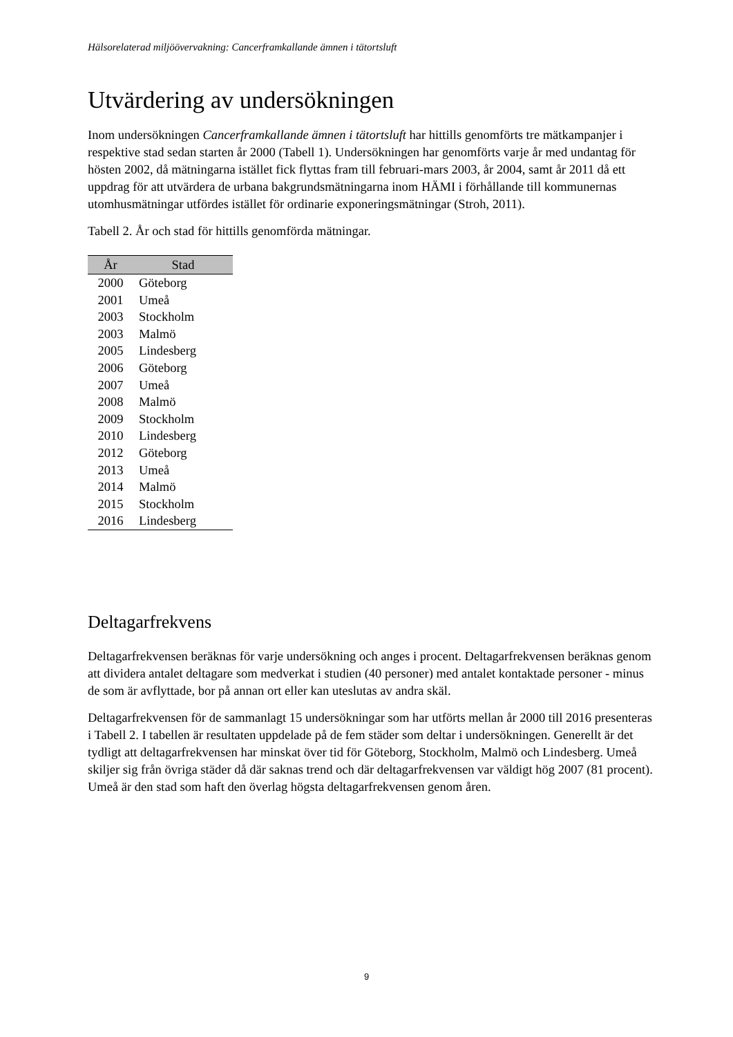Hälsorelaterad miljöövervakning: Cancerframkallande ämnen i tätortsluft
Utvärdering av undersökningen
Inom undersökningen Cancerframkallande ämnen i tätortsluft har hittills genomförts tre mätkampanjer i respektive stad sedan starten år 2000 (Tabell 1). Undersökningen har genomförts varje år med undantag för hösten 2002, då mätningarna istället fick flyttas fram till februari-mars 2003, år 2004, samt år 2011 då ett uppdrag för att utvärdera de urbana bakgrundsmätningarna inom HÄMI i förhållande till kommunernas utomhusmätningar utfördes istället för ordinarie exponeringsmätningar (Stroh, 2011).
Tabell 2. År och stad för hittills genomförda mätningar.
| År | Stad |
| --- | --- |
| 2000 | Göteborg |
| 2001 | Umeå |
| 2003 | Stockholm |
| 2003 | Malmö |
| 2005 | Lindesberg |
| 2006 | Göteborg |
| 2007 | Umeå |
| 2008 | Malmö |
| 2009 | Stockholm |
| 2010 | Lindesberg |
| 2012 | Göteborg |
| 2013 | Umeå |
| 2014 | Malmö |
| 2015 | Stockholm |
| 2016 | Lindesberg |
Deltagarfrekvens
Deltagarfrekvensen beräknas för varje undersökning och anges i procent. Deltagarfrekvensen beräknas genom att dividera antalet deltagare som medverkat i studien (40 personer) med antalet kontaktade personer - minus de som är avflyttade, bor på annan ort eller kan uteslutas av andra skäl.
Deltagarfrekvensen för de sammanlagt 15 undersökningar som har utförts mellan år 2000 till 2016 presenteras i Tabell 2. I tabellen är resultaten uppdelade på de fem städer som deltar i undersökningen. Generellt är det tydligt att deltagarfrekvensen har minskat över tid för Göteborg, Stockholm, Malmö och Lindesberg. Umeå skiljer sig från övriga städer då där saknas trend och där deltagarfrekvensen var väldigt hög 2007 (81 procent). Umeå är den stad som haft den överlag högsta deltagarfrekvensen genom åren.
9